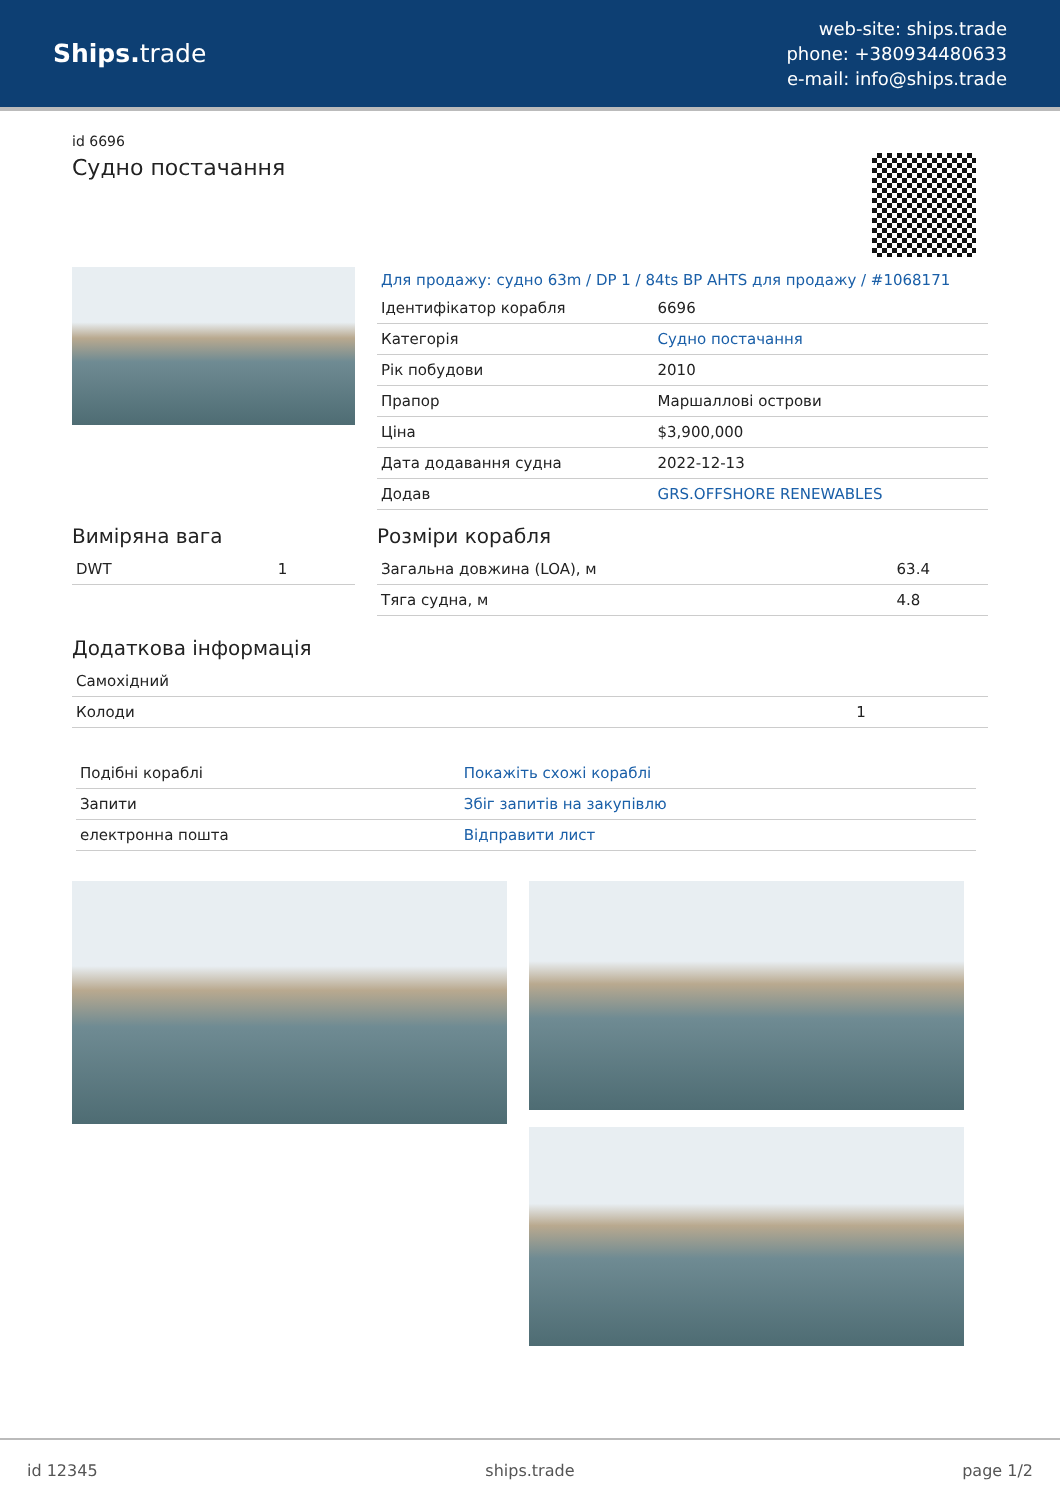Ships. trade
web-site: ships.trade
phone: +380934480633
e-mail: info@ships.trade
id 6696
Судно постачання
Для продажу: судно 63m / DP 1 / 84ts BP AHTS для продажу / #1068171
| Ідентифікатор корабля | 6696 |
| Категорія | Судно постачання |
| Рік побудови | 2010 |
| Прапор | Маршаллові острови |
| Ціна | $3,900,000 |
| Дата додавання судна | 2022-12-13 |
| Додав | GRS.OFFSHORE RENEWABLES |
Виміряна вага
| DWT | 1 |
Розміри корабля
| Загальна довжина (LOA), м | 63.4 |
| Тяга судна, м | 4.8 |
Додаткова інформація
| Самохідний | |
| Колоди | 1 |
| Подібні кораблі | Покажіть схожі кораблі |
| Запити | Збіг запитів на закупівлю |
| електронна пошта | Відправити лист |
id 12345 ships.trade page 1/2